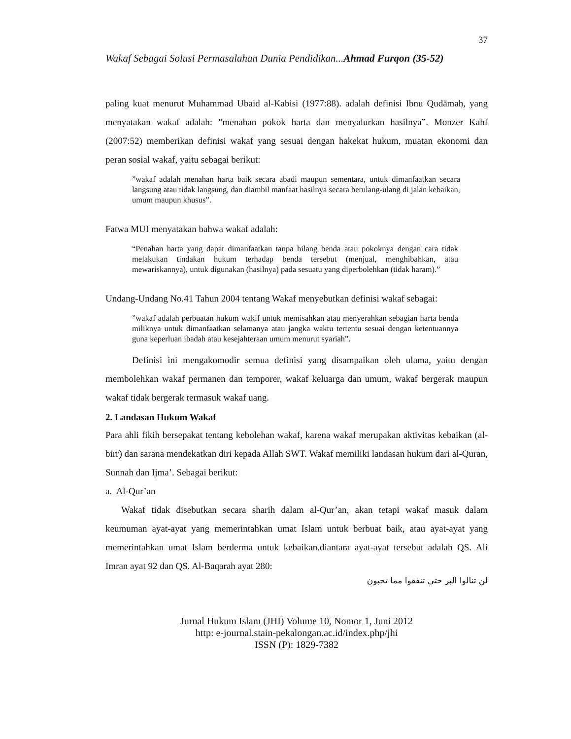37
Wakaf Sebagai Solusi Permasalahan Dunia Pendidikan...Ahmad Furqon (35-52)
paling kuat menurut Muhammad Ubaid al-Kabisi (1977:88). adalah definisi Ibnu Qudāmah, yang menyatakan wakaf adalah: “menahan pokok harta dan menyalurkan hasilnya”. Monzer Kahf (2007:52) memberikan definisi wakaf yang sesuai dengan hakekat hukum, muatan ekonomi dan peran sosial wakaf, yaitu sebagai berikut:
”wakaf adalah menahan harta baik secara abadi maupun sementara, untuk dimanfaatkan secara langsung atau tidak langsung, dan diambil manfaat hasilnya secara berulang-ulang di jalan kebaikan, umum maupun khusus”.
Fatwa MUI menyatakan bahwa wakaf adalah:
“Penahan harta yang dapat dimanfaatkan tanpa hilang benda atau pokoknya dengan cara tidak melakukan tindakan hukum terhadap benda tersebut (menjual, menghibahkan, atau mewariskannya), untuk digunakan (hasilnya) pada sesuatu yang diperbolehkan (tidak haram).”
Undang-Undang No.41 Tahun 2004 tentang Wakaf menyebutkan definisi wakaf sebagai:
”wakaf adalah perbuatan hukum wakif untuk memisahkan atau menyerahkan sebagian harta benda miliknya untuk dimanfaatkan selamanya atau jangka waktu tertentu sesuai dengan ketentuannya guna keperluan ibadah atau kesejahteraan umum menurut syariah”.
Definisi ini mengakomodir semua definisi yang disampaikan oleh ulama, yaitu dengan membolehkan wakaf permanen dan temporer, wakaf keluarga dan umum, wakaf bergerak maupun wakaf tidak bergerak termasuk wakaf uang.
2. Landasan Hukum Wakaf
Para ahli fikih bersepakat tentang kebolehan wakaf, karena wakaf merupakan aktivitas kebaikan (al-birr) dan sarana mendekatkan diri kepada Allah SWT. Wakaf memiliki landasan hukum dari al-Quran, Sunnah dan Ijma’. Sebagai berikut:
a. Al-Qur’an
Wakaf tidak disebutkan secara sharih dalam al-Qur’an, akan tetapi wakaf masuk dalam keumuman ayat-ayat yang memerintahkan umat Islam untuk berbuat baik, atau ayat-ayat yang memerintahkan umat Islam berderma untuk kebaikan.diantara ayat-ayat tersebut adalah QS. Ali Imran ayat 92 dan QS. Al-Baqarah ayat 280:
لن تنالوا البر حتى تنفقوا مما تحبون
Jurnal Hukum Islam (JHI) Volume 10, Nomor 1, Juni 2012
http: e-journal.stain-pekalongan.ac.id/index.php/jhi
ISSN (P): 1829-7382